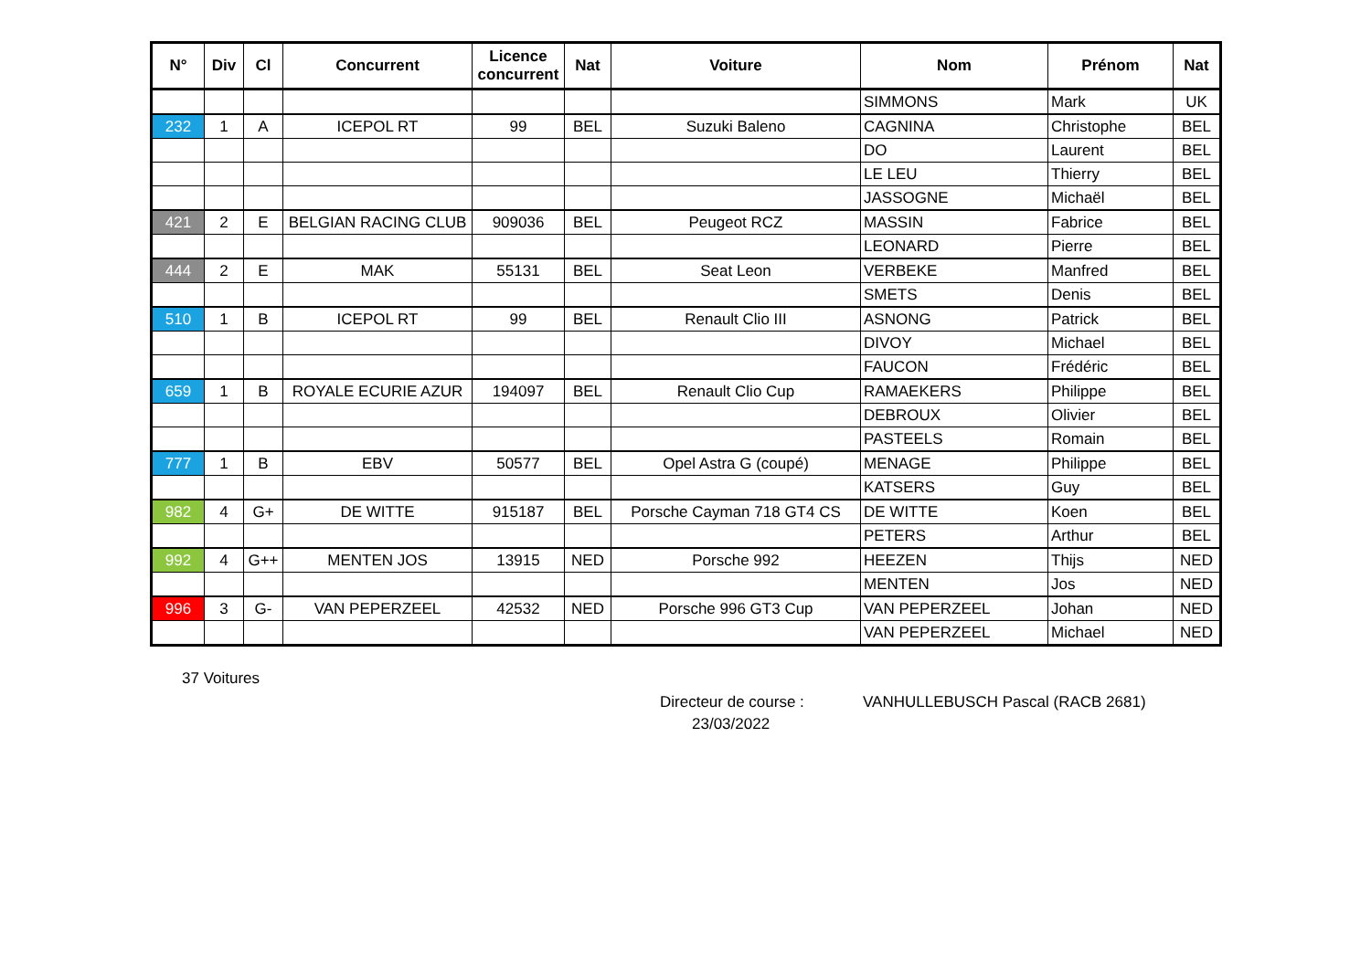| N° | Div | Cl | Concurrent | Licence concurrent | Nat | Voiture | Nom | Prénom | Nat |
| --- | --- | --- | --- | --- | --- | --- | --- | --- | --- |
| | | | | | | | SIMMONS | Mark | UK |
| 232 | 1 | A | ICEPOL RT | 99 | BEL | Suzuki Baleno | CAGNINA | Christophe | BEL |
| | | | | | | | DO | Laurent | BEL |
| | | | | | | | LE LEU | Thierry | BEL |
| | | | | | | | JASSOGNE | Michaël | BEL |
| 421 | 2 | E | BELGIAN RACING CLUB | 909036 | BEL | Peugeot RCZ | MASSIN | Fabrice | BEL |
| | | | | | | | LEONARD | Pierre | BEL |
| 444 | 2 | E | MAK | 55131 | BEL | Seat Leon | VERBEKE | Manfred | BEL |
| | | | | | | | SMETS | Denis | BEL |
| 510 | 1 | B | ICEPOL RT | 99 | BEL | Renault Clio III | ASNONG | Patrick | BEL |
| | | | | | | | DIVOY | Michael | BEL |
| | | | | | | | FAUCON | Frédéric | BEL |
| 659 | 1 | B | ROYALE ECURIE AZUR | 194097 | BEL | Renault Clio Cup | RAMAEKERS | Philippe | BEL |
| | | | | | | | DEBROUX | Olivier | BEL |
| | | | | | | | PASTEELS | Romain | BEL |
| 777 | 1 | B | EBV | 50577 | BEL | Opel Astra G (coupé) | MENAGE | Philippe | BEL |
| | | | | | | | KATSERS | Guy | BEL |
| 982 | 4 | G+ | DE WITTE | 915187 | BEL | Porsche Cayman 718 GT4 CS | DE WITTE | Koen | BEL |
| | | | | | | | PETERS | Arthur | BEL |
| 992 | 4 | G++ | MENTEN JOS | 13915 | NED | Porsche 992 | HEEZEN | Thijs | NED |
| | | | | | | | MENTEN | Jos | NED |
| 996 | 3 | G- | VAN PEPERZEEL | 42532 | NED | Porsche 996 GT3 Cup | VAN PEPERZEEL | Johan | NED |
| | | | | | | | VAN PEPERZEEL | Michael | NED |
37 Voitures
Directeur de course : VANHULLEBUSCH Pascal (RACB 2681)
23/03/2022